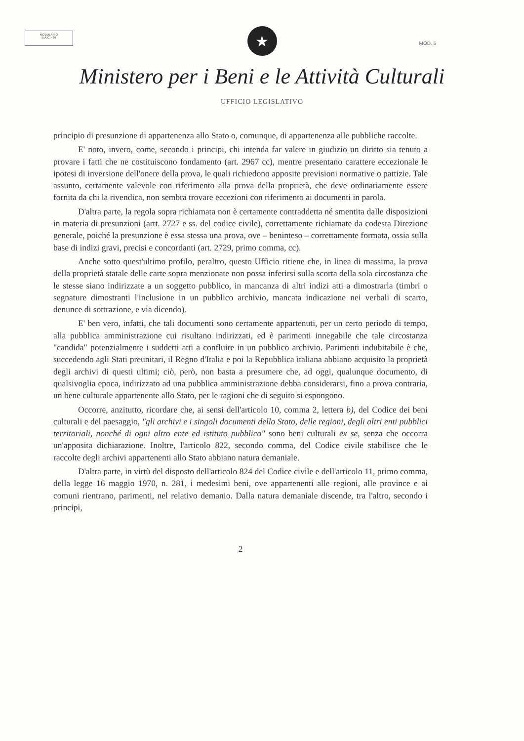MODULARIO
B.A.C. - 86
MOD. 5
★
Ministero per i Beni e le Attività Culturali
UFFICIO LEGISLATIVO
principio di presunzione di appartenenza allo Stato o, comunque, di appartenenza alle pubbliche raccolte.
E' noto, invero, come, secondo i principi, chi intenda far valere in giudizio un diritto sia tenuto a provare i fatti che ne costituiscono fondamento (art. 2967 cc), mentre presentano carattere eccezionale le ipotesi di inversione dell'onere della prova, le quali richiedono apposite previsioni normative o pattizie. Tale assunto, certamente valevole con riferimento alla prova della proprietà, che deve ordinariamente essere fornita da chi la rivendica, non sembra trovare eccezioni con riferimento ai documenti in parola.
D'altra parte, la regola sopra richiamata non è certamente contraddetta né smentita dalle disposizioni in materia di presunzioni (artt. 2727 e ss. del codice civile), correttamente richiamate da codesta Direzione generale, poiché la presunzione è essa stessa una prova, ove – beninteso – correttamente formata, ossia sulla base di indizi gravi, precisi e concordanti (art. 2729, primo comma, cc).
Anche sotto quest'ultimo profilo, peraltro, questo Ufficio ritiene che, in linea di massima, la prova della proprietà statale delle carte sopra menzionate non possa inferirsi sulla scorta della sola circostanza che le stesse siano indirizzate a un soggetto pubblico, in mancanza di altri indizi atti a dimostrarla (timbri o segnature dimostranti l'inclusione in un pubblico archivio, mancata indicazione nei verbali di scarto, denunce di sottrazione, e via dicendo).
E' ben vero, infatti, che tali documenti sono certamente appartenuti, per un certo periodo di tempo, alla pubblica amministrazione cui risultano indirizzati, ed è parimenti innegabile che tale circostanza "candida" potenzialmente i suddetti atti a confluire in un pubblico archivio. Parimenti indubitabile è che, succedendo agli Stati preunitari, il Regno d'Italia e poi la Repubblica italiana abbiano acquisito la proprietà degli archivi di questi ultimi; ciò, però, non basta a presumere che, ad oggi, qualunque documento, di qualsivoglia epoca, indirizzato ad una pubblica amministrazione debba considerarsi, fino a prova contraria, un bene culturale appartenente allo Stato, per le ragioni che di seguito si espongono.
Occorre, anzitutto, ricordare che, ai sensi dell'articolo 10, comma 2, lettera b), del Codice dei beni culturali e del paesaggio, "gli archivi e i singoli documenti dello Stato, delle regioni, degli altri enti pubblici territoriali, nonché di ogni altro ente ed istituto pubblico" sono beni culturali ex se, senza che occorra un'apposita dichiarazione. Inoltre, l'articolo 822, secondo comma, del Codice civile stabilisce che le raccolte degli archivi appartenenti allo Stato abbiano natura demaniale.
D'altra parte, in virtù del disposto dell'articolo 824 del Codice civile e dell'articolo 11, primo comma, della legge 16 maggio 1970, n. 281, i medesimi beni, ove appartenenti alle regioni, alle province e ai comuni rientrano, parimenti, nel relativo demanio. Dalla natura demaniale discende, tra l'altro, secondo i principi,
2